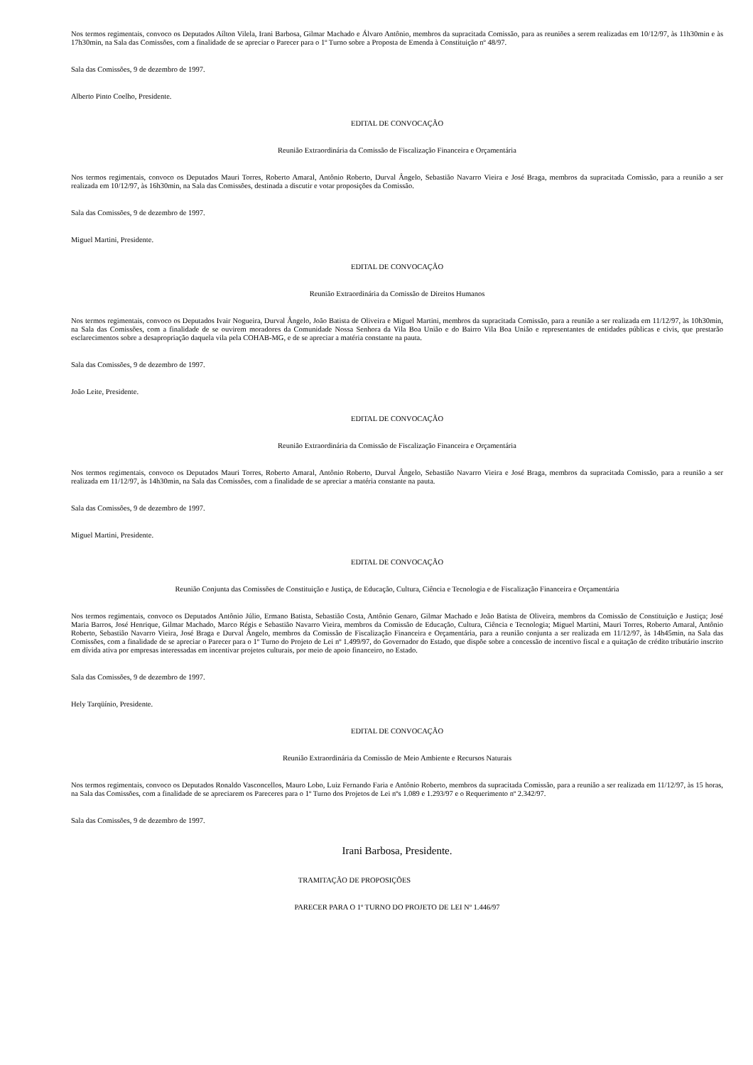Nos termos regimentais, convoco os Deputados Aílton Vilela, Irani Barbosa, Gilmar Machado e Álvaro Antônio, membros da supracitada Comissão, para as reuniões a serem realizadas em 10/12/97, às 11h30min e às 17h30min, na Sala das Comissões, com a finalidade de se apreciar o Parecer para o 1º Turno sobre a Proposta de Emenda à Constituição nº 48/97.
Sala das Comissões, 9 de dezembro de 1997.
Alberto Pinto Coelho, Presidente.
EDITAL DE CONVOCAÇÃO
Reunião Extraordinária da Comissão de Fiscalização Financeira e Orçamentária
Nos termos regimentais, convoco os Deputados Mauri Torres, Roberto Amaral, Antônio Roberto, Durval Ângelo, Sebastião Navarro Vieira e José Braga, membros da supracitada Comissão, para a reunião a ser realizada em 10/12/97, às 16h30min, na Sala das Comissões, destinada a discutir e votar proposições da Comissão.
Sala das Comissões, 9 de dezembro de 1997.
Miguel Martini, Presidente.
EDITAL DE CONVOCAÇÃO
Reunião Extraordinária da Comissão de Direitos Humanos
Nos termos regimentais, convoco os Deputados Ivair Nogueira, Durval Ângelo, João Batista de Oliveira e Miguel Martini, membros da supracitada Comissão, para a reunião a ser realizada em 11/12/97, às 10h30min, na Sala das Comissões, com a finalidade de se ouvirem moradores da Comunidade Nossa Senhora da Vila Boa União e do Bairro Vila Boa União e representantes de entidades públicas e civis, que prestarão esclarecimentos sobre a desapropriação daquela vila pela COHAB-MG, e de se apreciar a matéria constante na pauta.
Sala das Comissões, 9 de dezembro de 1997.
João Leite, Presidente.
EDITAL DE CONVOCAÇÃO
Reunião Extraordinária da Comissão de Fiscalização Financeira e Orçamentária
Nos termos regimentais, convoco os Deputados Mauri Torres, Roberto Amaral, Antônio Roberto, Durval Ângelo, Sebastião Navarro Vieira e José Braga, membros da supracitada Comissão, para a reunião a ser realizada em 11/12/97, às 14h30min, na Sala das Comissões, com a finalidade de se apreciar a matéria constante na pauta.
Sala das Comissões, 9 de dezembro de 1997.
Miguel Martini, Presidente.
EDITAL DE CONVOCAÇÃO
Reunião Conjunta das Comissões de Constituição e Justiça, de Educação, Cultura, Ciência e Tecnologia e de Fiscalização Financeira e Orçamentária
Nos termos regimentais, convoco os Deputados Antônio Júlio, Ermano Batista, Sebastião Costa, Antônio Genaro, Gilmar Machado e João Batista de Oliveira, membros da Comissão de Constituição e Justiça; José Maria Barros, José Henrique, Gilmar Machado, Marco Régis e Sebastião Navarro Vieira, membros da Comissão de Educação, Cultura, Ciência e Tecnologia; Miguel Martini, Mauri Torres, Roberto Amaral, Antônio Roberto, Sebastião Navarro Vieira, José Braga e Durval Ângelo, membros da Comissão de Fiscalização Financeira e Orçamentária, para a reunião conjunta a ser realizada em 11/12/97, às 14h45min, na Sala das Comissões, com a finalidade de se apreciar o Parecer para o 1º Turno do Projeto de Lei nº 1.499/97, do Governador do Estado, que dispõe sobre a concessão de incentivo fiscal e a quitação de crédito tributário inscrito em dívida ativa por empresas interessadas em incentivar projetos culturais, por meio de apoio financeiro, no Estado.
Sala das Comissões, 9 de dezembro de 1997.
Hely Tarqüínio, Presidente.
EDITAL DE CONVOCAÇÃO
Reunião Extraordinária da Comissão de Meio Ambiente e Recursos Naturais
Nos termos regimentais, convoco os Deputados Ronaldo Vasconcellos, Mauro Lobo, Luiz Fernando Faria e Antônio Roberto, membros da supracitada Comissão, para a reunião a ser realizada em 11/12/97, às 15 horas, na Sala das Comissões, com a finalidade de se apreciarem os Pareceres para o 1º Turno dos Projetos de Lei nºs 1.089 e 1.293/97 e o Requerimento nº 2.342/97.
Sala das Comissões, 9 de dezembro de 1997.
Irani Barbosa, Presidente.
TRAMITAÇÃO DE PROPOSIÇÕES
PARECER PARA O 1º TURNO DO PROJETO DE LEI Nº 1.446/97